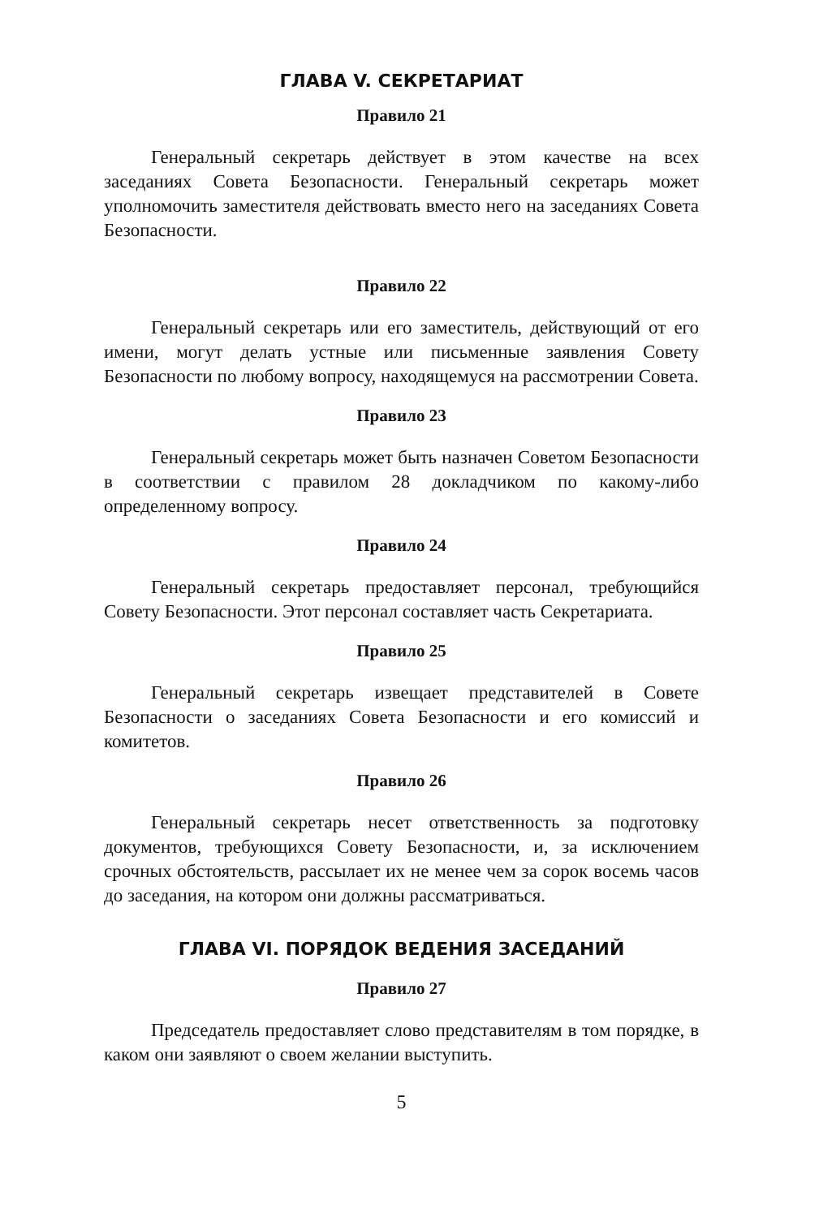ГЛАВА V. СЕКРЕТАРИАТ
Правило 21
Генеральный секретарь действует в этом качестве на всех заседаниях Совета Безопасности. Генеральный секретарь может уполномочить заместителя действовать вместо него на заседаниях Совета Безопасности.
Правило 22
Генеральный секретарь или его заместитель, действующий от его имени, могут делать устные или письменные заявления Совету Безопасности по любому вопросу, находящемуся на рассмотрении Совета.
Правило 23
Генеральный секретарь может быть назначен Советом Безопасности в соответствии с правилом 28 докладчиком по какому-либо определенному вопросу.
Правило 24
Генеральный секретарь предоставляет персонал, требующийся Совету Безопасности. Этот персонал составляет часть Секретариата.
Правило 25
Генеральный секретарь извещает представителей в Совете Безопасности о заседаниях Совета Безопасности и его комиссий и комитетов.
Правило 26
Генеральный секретарь несет ответственность за подготовку документов, требующихся Совету Безопасности, и, за исключением срочных обстоятельств, рассылает их не менее чем за сорок восемь часов до заседания, на котором они должны рассматриваться.
ГЛАВА VI. ПОРЯДОК ВЕДЕНИЯ ЗАСЕДАНИЙ
Правило 27
Председатель предоставляет слово представителям в том порядке, в каком они заявляют о своем желании выступить.
5